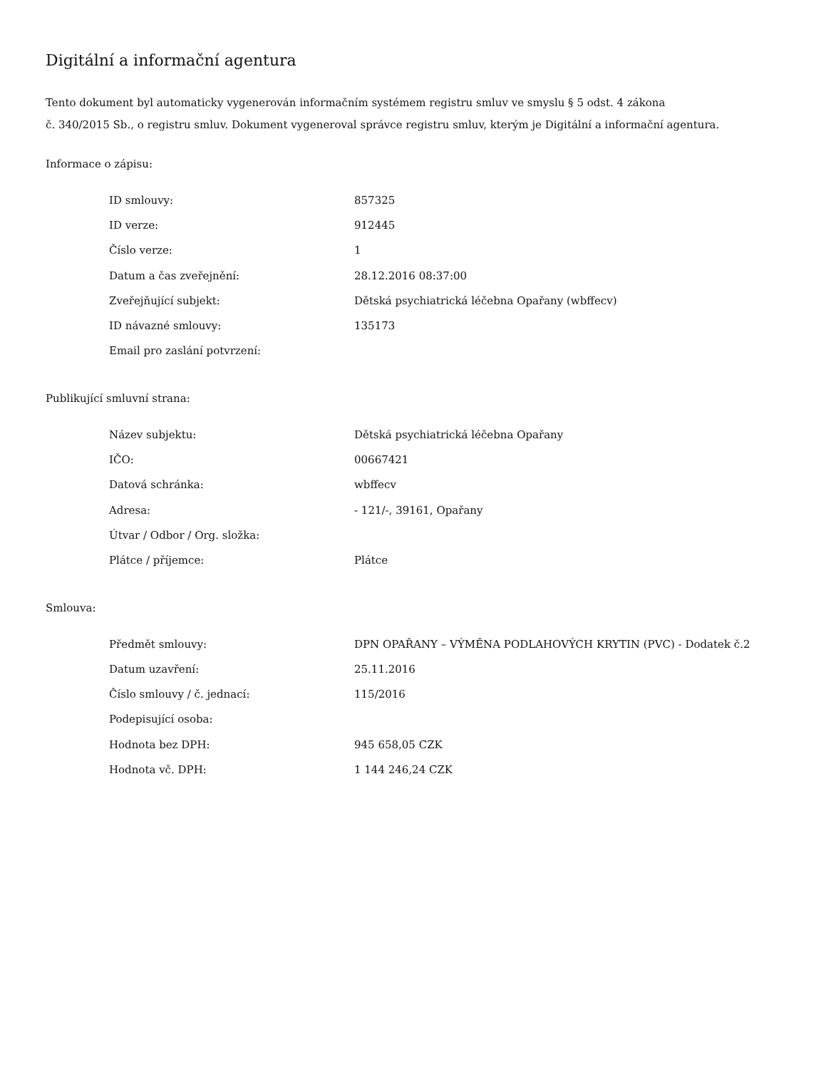Digitální a informační agentura
Tento dokument byl automaticky vygenerován informačním systémem registru smluv ve smyslu § 5 odst. 4 zákona
č. 340/2015 Sb., o registru smluv. Dokument vygeneroval správce registru smluv, kterým je Digitální a informační agentura.
Informace o zápisu:
| ID smlouvy: | 857325 |
| ID verze: | 912445 |
| Číslo verze: | 1 |
| Datum a čas zveřejnění: | 28.12.2016 08:37:00 |
| Zveřejňující subjekt: | Dětská psychiatrická léčebna Opařany (wbffecv) |
| ID návazné smlouvy: | 135173 |
| Email pro zaslání potvrzení: | |
Publikující smluvní strana:
| Název subjektu: | Dětská psychiatrická léčebna Opařany |
| IČO: | 00667421 |
| Datová schránka: | wbffecv |
| Adresa: | - 121/-, 39161, Opařany |
| Útvar / Odbor / Org. složka: | |
| Plátce / příjemce: | Plátce |
Smlouva:
| Předmět smlouvy: | DPN OPAŘANY – VÝMĚNA PODLAHOVÝCH KRYTIN (PVC) - Dodatek č.2 |
| Datum uzavření: | 25.11.2016 |
| Číslo smlouvy / č. jednací: | 115/2016 |
| Podepisující osoba: | |
| Hodnota bez DPH: | 945 658,05 CZK |
| Hodnota vč. DPH: | 1 144 246,24 CZK |